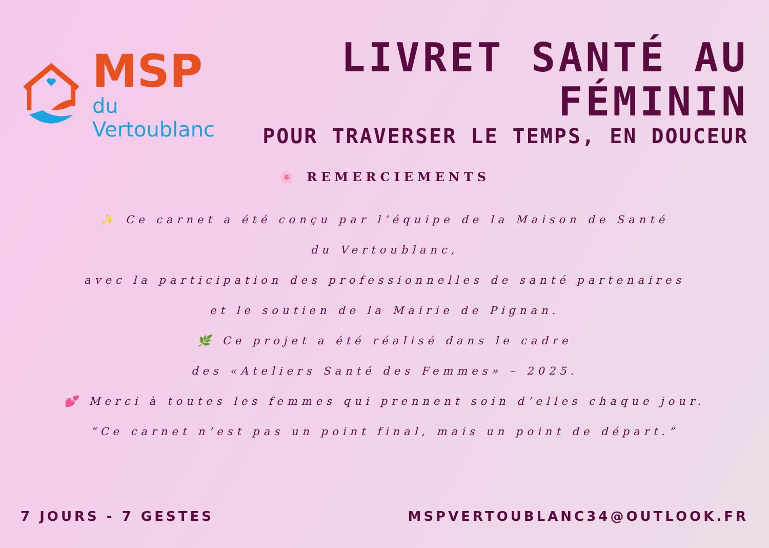MSP
du Vertoublanc
LIVRET SANTÉ AU FÉMININ
POUR TRAVERSER LE TEMPS, EN DOUCEUR
🌸 REMERCIEMENTS
✨ Ce carnet a été conçu par l’équipe de la Maison de Santé
du Vertoublanc,
avec la participation des professionnelles de santé partenaires
et le soutien de la Mairie de Pignan.
🌿 Ce projet a été réalisé dans le cadre
des «Ateliers Santé des Femmes» – 2025.
💕 Merci à toutes les femmes qui prennent soin d’elles chaque jour.
“Ce carnet n’est pas un point final, mais un point de départ.”
7 JOURS - 7 GESTES MSPVERTOUBLANC34@OUTLOOK.FR